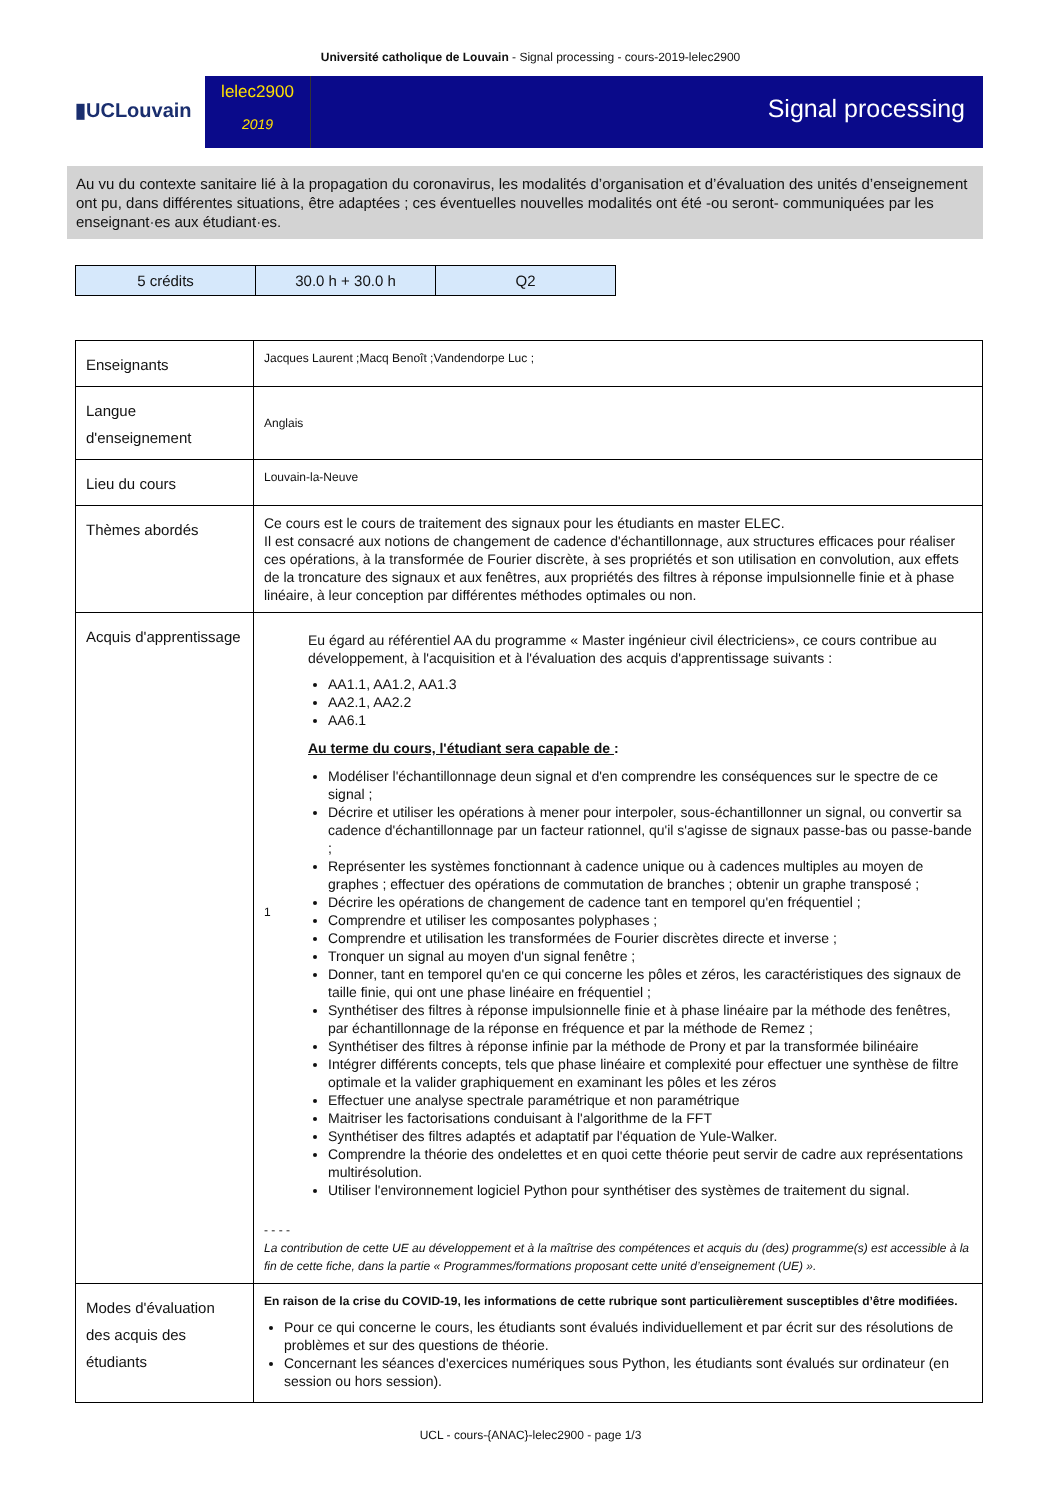Université catholique de Louvain - Signal processing - cours-2019-lelec2900
▮UCLouvain
lelec2900
2019
Signal processing
Au vu du contexte sanitaire lié à la propagation du coronavirus, les modalités d’organisation et d’évaluation des unités d’enseignement ont pu, dans différentes situations, être adaptées ; ces éventuelles nouvelles modalités ont été -ou seront- communiquées par les enseignant·es aux étudiant·es.
| 5 crédits | 30.0 h + 30.0 h | Q2 |
| Enseignants | Jacques Laurent ;Macq Benoît ;Vandendorpe Luc ; |
| Langue d'enseignement | Anglais |
| Lieu du cours | Louvain-la-Neuve |
| Thèmes abordés | Ce cours est le cours de traitement des signaux pour les étudiants en master ELEC. Il est consacré aux notions de changement de cadence d'échantillonnage, aux structures efficaces pour réaliser ces opérations, à la transformée de Fourier discrète, à ses propriétés et son utilisation en convolution, aux effets de la troncature des signaux et aux fenêtres, aux propriétés des filtres à réponse impulsionnelle finie et à phase linéaire, à leur conception par différentes méthodes optimales ou non. |
| Acquis d'apprentissage | 1 Eu égard au référentiel AA du programme « Master ingénieur civil électriciens», ce cours contribue au développement, à l'acquisition et à l'évaluation des acquis d'apprentissage suivants : AA1.1, AA1.2, AA1.3 AA2.1, AA2.2 AA6.1 Au terme du cours, l'étudiant sera capable de : Modéliser l'échantillonnage deun signal et d'en comprendre les conséquences sur le spectre de ce signal ; Décrire et utiliser les opérations à mener pour interpoler, sous-échantillonner un signal, ou convertir sa cadence d'échantillonnage par un facteur rationnel, qu'il s'agisse de signaux passe-bas ou passe-bande ; Représenter les systèmes fonctionnant à cadence unique ou à cadences multiples au moyen de graphes ; effectuer des opérations de commutation de branches ; obtenir un graphe transposé ; Décrire les opérations de changement de cadence tant en temporel qu'en fréquentiel ; Comprendre et utiliser les composantes polyphases ; Comprendre et utilisation les transformées de Fourier discrètes directe et inverse ; Tronquer un signal au moyen d'un signal fenêtre ; Donner, tant en temporel qu'en ce qui concerne les pôles et zéros, les caractéristiques des signaux de taille finie, qui ont une phase linéaire en fréquentiel ; Synthétiser des filtres à réponse impulsionnelle finie et à phase linéaire par la méthode des fenêtres, par échantillonnage de la réponse en fréquence et par la méthode de Remez ; Synthétiser des filtres à réponse infinie par la méthode de Prony et par la transformée bilinéaire Intégrer différents concepts, tels que phase linéaire et complexité pour effectuer une synthèse de filtre optimale et la valider graphiquement en examinant les pôles et les zéros Effectuer une analyse spectrale paramétrique et non paramétrique Maitriser les factorisations conduisant à l'algorithme de la FFT Synthétiser des filtres adaptés et adaptatif par l'équation de Yule-Walker. Comprendre la théorie des ondelettes et en quoi cette théorie peut servir de cadre aux représentations multirésolution. Utiliser l'environnement logiciel Python pour synthétiser des systèmes de traitement du signal. - - - - La contribution de cette UE au développement et à la maîtrise des compétences et acquis du (des) programme(s) est accessible à la fin de cette fiche, dans la partie « Programmes/formations proposant cette unité d’enseignement (UE) ». |
| Modes d'évaluation des acquis des étudiants | En raison de la crise du COVID-19, les informations de cette rubrique sont particulièrement susceptibles d’être modifiées. Pour ce qui concerne le cours, les étudiants sont évalués individuellement et par écrit sur des résolutions de problèmes et sur des questions de théorie. Concernant les séances d'exercices numériques sous Python, les étudiants sont évalués sur ordinateur (en session ou hors session). |
UCL - cours-{ANAC}-lelec2900 - page 1/3